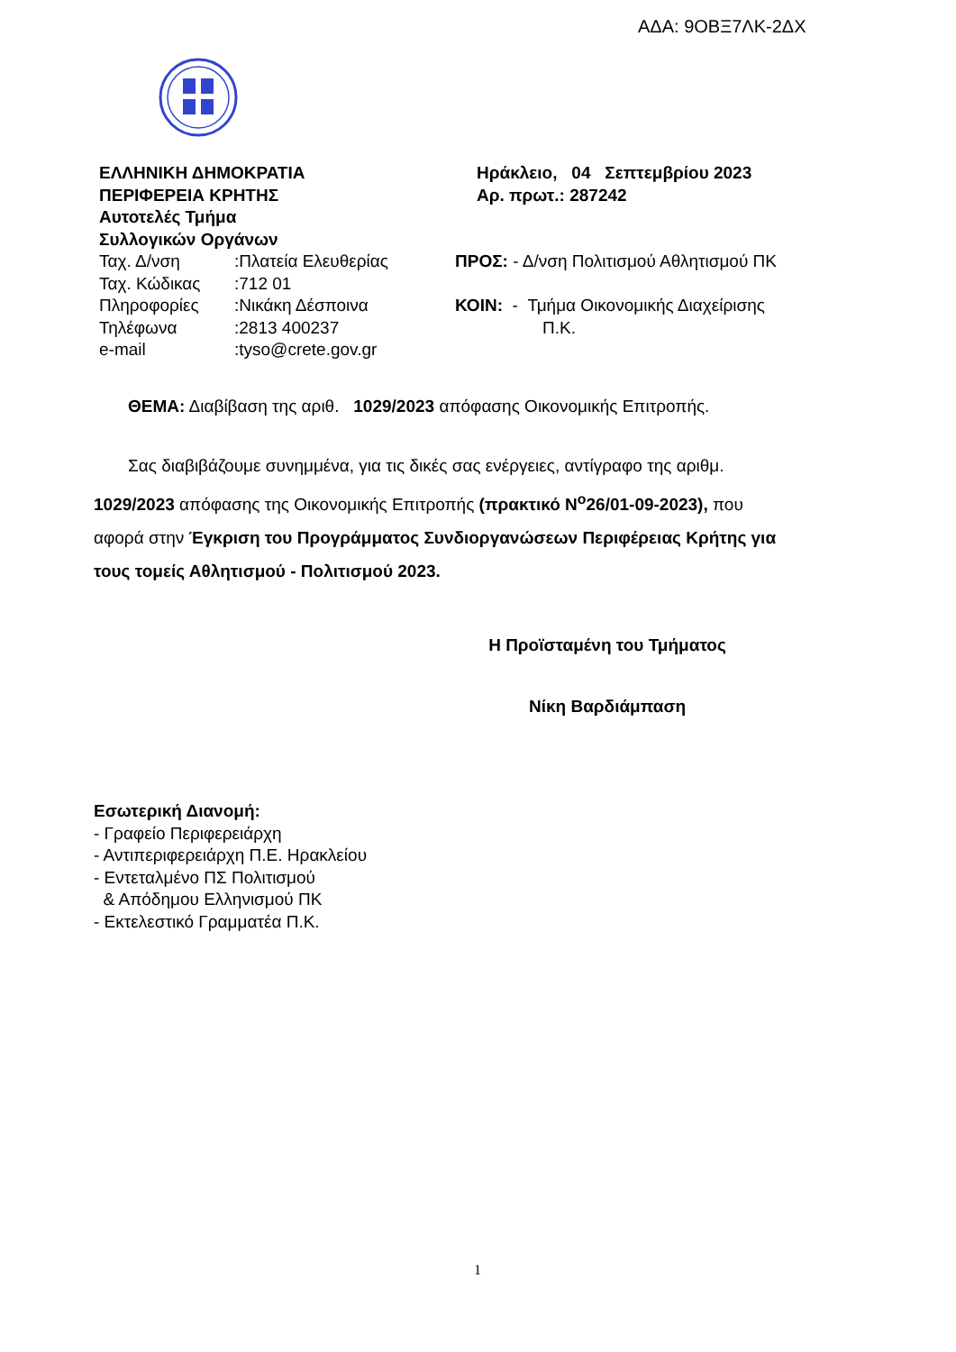ΑΔΑ: 9ΟΒΞ7ΛΚ-2ΔΧ
ΕΛΛΗΝΙΚΗ ΔΗΜΟΚΡΑΤΙΑ
ΠΕΡΙΦΕΡΕΙΑ ΚΡΗΤΗΣ
Αυτοτελές Τμήμα
Συλλογικών Οργάνων
| Ταχ. Δ/νση | :Πλατεία Ελευθερίας |
| Ταχ. Κώδικας | :712 01 |
| Πληροφορίες | :Νικάκη Δέσποινα |
| Τηλέφωνα | :2813 400237 |
| e-mail | :tyso@crete.gov.gr |
Ηράκλειο, 04 Σεπτεμβρίου 2023
Αρ. πρωτ.: 287242
ΠΡΟΣ: - Δ/νση Πολιτισμού Αθλητισμού ΠΚ
ΚΟΙΝ: - Τμήμα Οικονομικής Διαχείρισης
Π.Κ.
ΘΕΜΑ: Διαβίβαση της αριθ. 1029/2023 απόφασης Οικονομικής Επιτροπής.
Σας διαβιβάζουμε συνημμένα, για τις δικές σας ενέργειες, αντίγραφο της αριθμ. 1029/2023 απόφασης της Οικονομικής Επιτροπής (πρακτικό Ν<sup>ο</sup>26/01-09-2023), που αφορά στην Έγκριση του Προγράμματος Συνδιοργανώσεων Περιφέρειας Κρήτης για τους τομείς Αθλητισμού - Πολιτισμού 2023.
Η Προϊσταμένη του Τμήματος
Νίκη Βαρδιάμπαση
Εσωτερική Διανομή:
- Γραφείο Περιφερειάρχη
- Αντιπεριφερειάρχη Π.Ε. Ηρακλείου
- Εντεταλμένο ΠΣ Πολιτισμού
& Απόδημου Ελληνισμού ΠΚ
- Εκτελεστικό Γραμματέα Π.Κ.
1